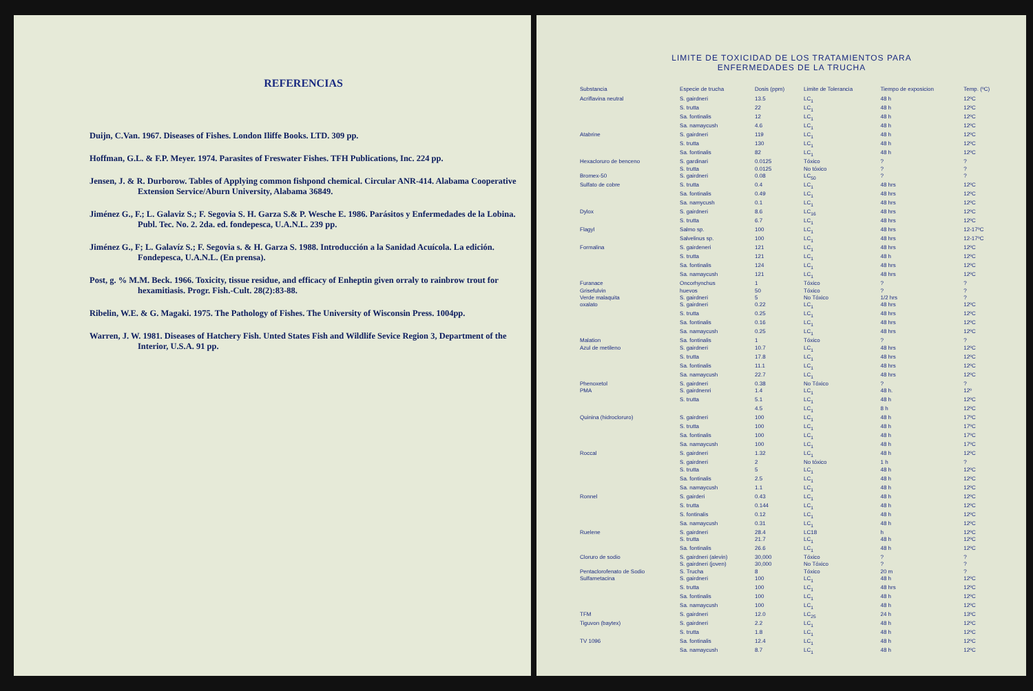REFERENCIAS
Duijn, C.Van. 1967. Diseases of Fishes. London Iliffe Books. LTD. 309 pp.
Hoffman, G.L. & F.P. Meyer. 1974. Parasites of Freswater Fishes. TFH Publications, Inc. 224 pp.
Jensen, J. & R. Durborow. Tables of Applying common fishpond chemical. Circular ANR-414. Alabama Cooperative Extension Service/Aburn University, Alabama 36849.
Jiménez G., F.; L. Galaviz S.; F. Segovia S. H. Garza S.& P. Wesche E. 1986. Parásitos y Enfermedades de la Lobina. Publ. Tec. No. 2. 2da. ed. fondepesca, U.A.N.L. 239 pp.
Jiménez G., F; L. Galavíz S.; F. Segovia s. & H. Garza S. 1988. Introducción a la Sanidad Acuícola. La edición. Fondepesca, U.A.N.L. (En prensa).
Post, g. % M.M. Beck. 1966. Toxicity, tissue residue, and efficacy of Enheptin given orraly to rainbrow trout for hexamitiasis. Progr. Fish.-Cult. 28(2):83-88.
Ribelin, W.E. & G. Magaki. 1975. The Pathology of Fishes. The University of Wisconsin Press. 1004pp.
Warren, J. W. 1981. Diseases of Hatchery Fish. Unted States Fish and Wildlife Sevice Region 3, Department of the Interior, U.S.A. 91 pp.
LIMITE DE TOXICIDAD DE LOS TRATAMIENTOS PARA
ENFERMEDADES DE LA TRUCHA
| Substancia | Especie de trucha | Dosis (ppm) | Limite de Tolerancia | Tiempo de exposicion | Temp. (ºC) |
| --- | --- | --- | --- | --- | --- |
| Acriflavina neutral | S. gairdneri | 13.5 | LC<sub>1</sub> | 48 h | 12ºC |
| | S. trutta | 22 | LC<sub>1</sub> | 48 h | 12ºC |
| | Sa. fontinalis | 12 | LC<sub>1</sub> | 48 h | 12ºC |
| | Sa. namaycush | 4.6 | LC<sub>1</sub> | 48 h | 12ºC |
| Atabrine | S. gairdneri | 119 | LC<sub>1</sub> | 48 h | 12ºC |
| | S. trutta | 130 | LC<sub>1</sub> | 48 h | 12ºC |
| | Sa. fontinalis | 82 | LC<sub>1</sub> | 48 h | 12ºC |
| Hexacloruro de benceno | S. gardinari | 0.0125 | Tóxico | ? | ? |
| | S. trutta | 0.0125 | No tóxico | ? | ? |
| Bromex-50 | S. gairdneri | 0.08 | LC<sub>50</sub> | ? | ? |
| Sulfato de cobre | S. trutta | 0.4 | LC<sub>1</sub> | 48 hrs | 12ºC |
| | Sa. fontinalis | 0.49 | LC<sub>1</sub> | 48 hrs | 12ºC |
| | Sa. namycush | 0.1 | LC<sub>1</sub> | 48 hrs | 12ºC |
| Dylox | S. gairdneri | 8.6 | LC<sub>16</sub> | 48 hrs | 12ºC |
| | S. trutta | 6.7 | LC<sub>1</sub> | 48 hrs | 12ºC |
| Flagyl | Salmo sp. | 100 | LC<sub>1</sub> | 48 hrs | 12-17ºC |
| | Salvelinus sp. | 100 | LC<sub>1</sub> | 48 hrs | 12-17ºC |
| Formalina | S. gairdeneri | 121 | LC<sub>1</sub> | 48 hrs | 12ºC |
| | S. trutta | 121 | LC<sub>1</sub> | 48 h | 12ºC |
| | Sa. fontinalis | 124 | LC<sub>1</sub> | 48 hrs | 12ºC |
| | Sa. namaycush | 121 | LC<sub>1</sub> | 48 hrs | 12ºC |
| Furanace | Oncorhynchus | 1 | Tóxico | ? | ? |
| Grisefulvin | huevos | 50 | Tóxico | ? | ? |
| Verde malaquita | S. gairdneri | 5 | No Tóxico | 1/2 hrs | ? |
| oxalato | S. gairdneri | 0.22 | LC<sub>1</sub> | 48 hrs | 12ºC |
| | S. trutta | 0.25 | LC<sub>1</sub> | 48 hrs | 12ºC |
| | Sa. fontinalis | 0.16 | LC<sub>1</sub> | 48 hrs | 12ºC |
| | Sa. namaycush | 0.25 | LC<sub>1</sub> | 48 hrs | 12ºC |
| Malation | Sa. fontinalis | 1 | Tóxico | ? | ? |
| Azul de metileno | S. gairdneri | 10.7 | LC<sub>1</sub> | 48 hrs | 12ºC |
| | S. trutta | 17.8 | LC<sub>1</sub> | 48 hrs | 12ºC |
| | Sa. fontinalis | 11.1 | LC<sub>1</sub> | 48 hrs | 12ºC |
| | Sa. namaycush | 22.7 | LC<sub>1</sub> | 48 hrs | 12ºC |
| Phenoxetol | S. gairdneri | 0.38 | No Tóxico | ? | ? |
| PMA | S. gairdnenri | 1.4 | LC<sub>1</sub> | 48 h. | 12º |
| | S. trutta | 5.1 | LC<sub>1</sub> | 48 h | 12ºC |
| | | 4.5 | LC<sub>1</sub> | 8 h | 12ºC |
| Quinina (hidrocloruro) | S. gairdneri | 100 | LC<sub>1</sub> | 48 h | 17ºC |
| | S. trutta | 100 | LC<sub>1</sub> | 48 h | 17ºC |
| | Sa. fontinalis | 100 | LC<sub>1</sub> | 48 h | 17ºC |
| | Sa. namaycush | 100 | LC<sub>1</sub> | 48 h | 17ºC |
| Roccal | S. gairdneri | 1.32 | LC<sub>1</sub> | 48 h | 12ºC |
| | S. gairdneri | 2 | No tóxico | 1 h | ? |
| | S. trutta | 5 | LC<sub>1</sub> | 48 h | 12ºC |
| | Sa. fontinalis | 2.5 | LC<sub>1</sub> | 48 h | 12ºC |
| | Sa. namaycush | 1.1 | LC<sub>1</sub> | 48 h | 12ºC |
| Ronnel | S. gairderi | 0.43 | LC<sub>1</sub> | 48 h | 12ºC |
| | S. trutta | 0.144 | LC<sub>1</sub> | 48 h | 12ºC |
| | S. fontinalis | 0.12 | LC<sub>1</sub> | 48 h | 12ºC |
| | Sa. namaycush | 0.31 | LC<sub>1</sub> | 48 h | 12ºC |
| Ruelene | S. gairdneri | 28.4 | LC18 | h | 12ºC |
| | S. trutta | 21.7 | LC<sub>1</sub> | 48 h | 12ºC |
| | Sa. fontinalis | 26.6 | LC<sub>1</sub> | 48 h | 12ºC |
| Cloruro de sodio | S. gairdneri (alevin) | 30,000 | Tóxico | ? | ? |
| | S. gairdneri (joven) | 30,000 | No Tóxico | ? | ? |
| Pentaclorofenato de Sodio | S. Trucha | 8 | Tóxico | 20 m | ? |
| Sulfametacina | S. gairdneri | 100 | LC<sub>1</sub> | 48 h | 12ºC |
| | S. trutta | 100 | LC<sub>1</sub> | 48 hrs | 12ºC |
| | Sa. fontinalis | 100 | LC<sub>1</sub> | 48 h | 12ºC |
| | Sa. namaycush | 100 | LC<sub>1</sub> | 48 h | 12ºC |
| TFM | S. gairdneri | 12.0 | LC<sub>25</sub> | 24 h | 13ºC |
| Tiguvon (baytex) | S. gairdneri | 2.2 | LC<sub>1</sub> | 48 h | 12ºC |
| | S. trutta | 1.8 | LC<sub>1</sub> | 48 h | 12ºC |
| TV 1096 | Sa. fontinalis | 12.4 | LC<sub>1</sub> | 48 h | 12ºC |
| | Sa. namaycush | 8.7 | LC<sub>1</sub> | 48 h | 12ºC |